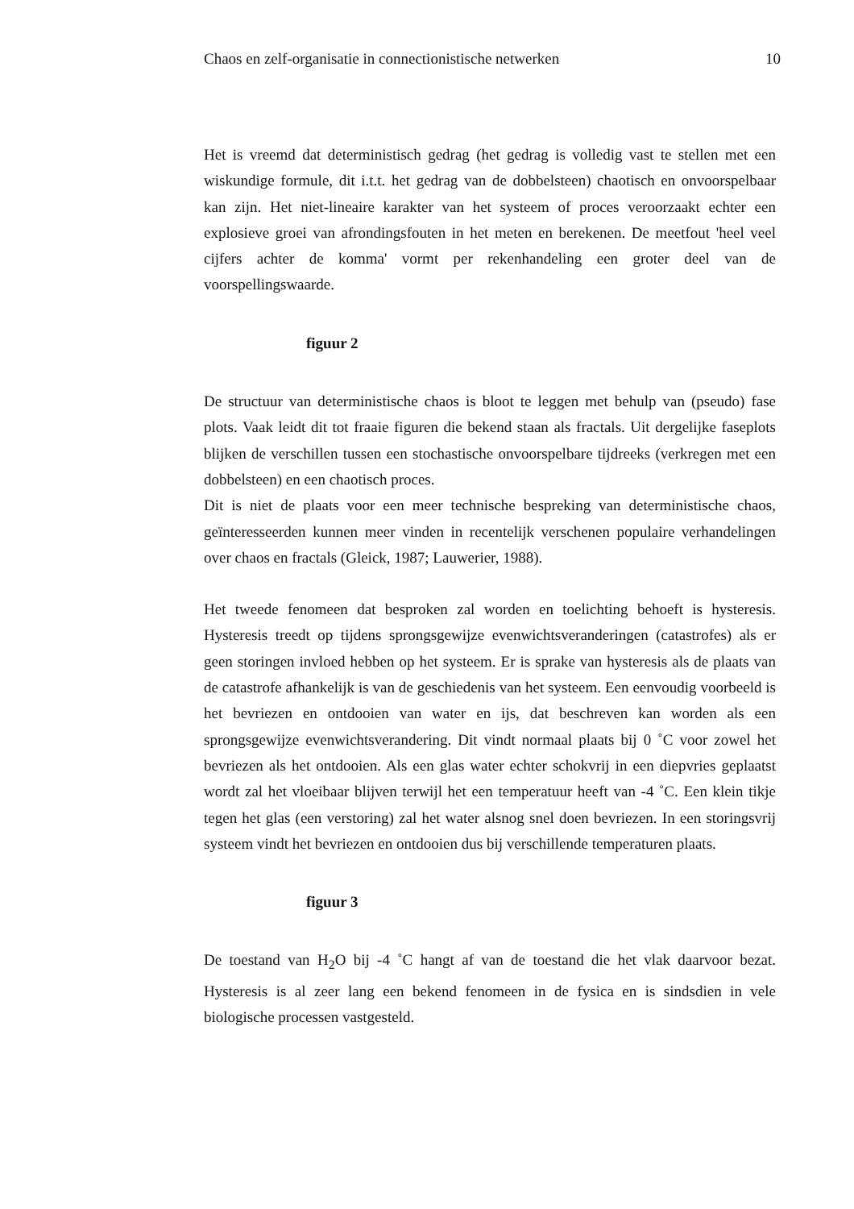Chaos en zelf-organisatie in connectionistische netwerken 10
Het is vreemd dat deterministisch gedrag (het gedrag is volledig vast te stellen met een wiskundige formule, dit i.t.t. het gedrag van de dobbelsteen) chaotisch en onvoorspelbaar kan zijn. Het niet-lineaire karakter van het systeem of proces veroorzaakt echter een explosieve groei van afrondingsfouten in het meten en berekenen. De meetfout 'heel veel cijfers achter de komma' vormt per rekenhandeling een groter deel van de voorspellingswaarde.
figuur 2
De structuur van deterministische chaos is bloot te leggen met behulp van (pseudo) fase plots. Vaak leidt dit tot fraaie figuren die bekend staan als fractals. Uit dergelijke faseplots blijken de verschillen tussen een stochastische onvoorspelbare tijdreeks (verkregen met een dobbelsteen) en een chaotisch proces.
Dit is niet de plaats voor een meer technische bespreking van deterministische chaos, geïnteresseerden kunnen meer vinden in recentelijk verschenen populaire verhandelingen over chaos en fractals (Gleick, 1987; Lauwerier, 1988).
Het tweede fenomeen dat besproken zal worden en toelichting behoeft is hysteresis. Hysteresis treedt op tijdens sprongsgewijze evenwichtsveranderingen (catastrofes) als er geen storingen invloed hebben op het systeem. Er is sprake van hysteresis als de plaats van de catastrofe afhankelijk is van de geschiedenis van het systeem. Een eenvoudig voorbeeld is het bevriezen en ontdooien van water en ijs, dat beschreven kan worden als een sprongsgewijze evenwichtsverandering. Dit vindt normaal plaats bij 0 ˚C voor zowel het bevriezen als het ontdooien. Als een glas water echter schokvrij in een diepvries geplaatst wordt zal het vloeibaar blijven terwijl het een temperatuur heeft van -4 ˚C. Een klein tikje tegen het glas (een verstoring) zal het water alsnog snel doen bevriezen. In een storingsvrij systeem vindt het bevriezen en ontdooien dus bij verschillende temperaturen plaats.
figuur 3
De toestand van H<sub>2</sub>O bij -4 ˚C hangt af van de toestand die het vlak daarvoor bezat. Hysteresis is al zeer lang een bekend fenomeen in de fysica en is sindsdien in vele biologische processen vastgesteld.